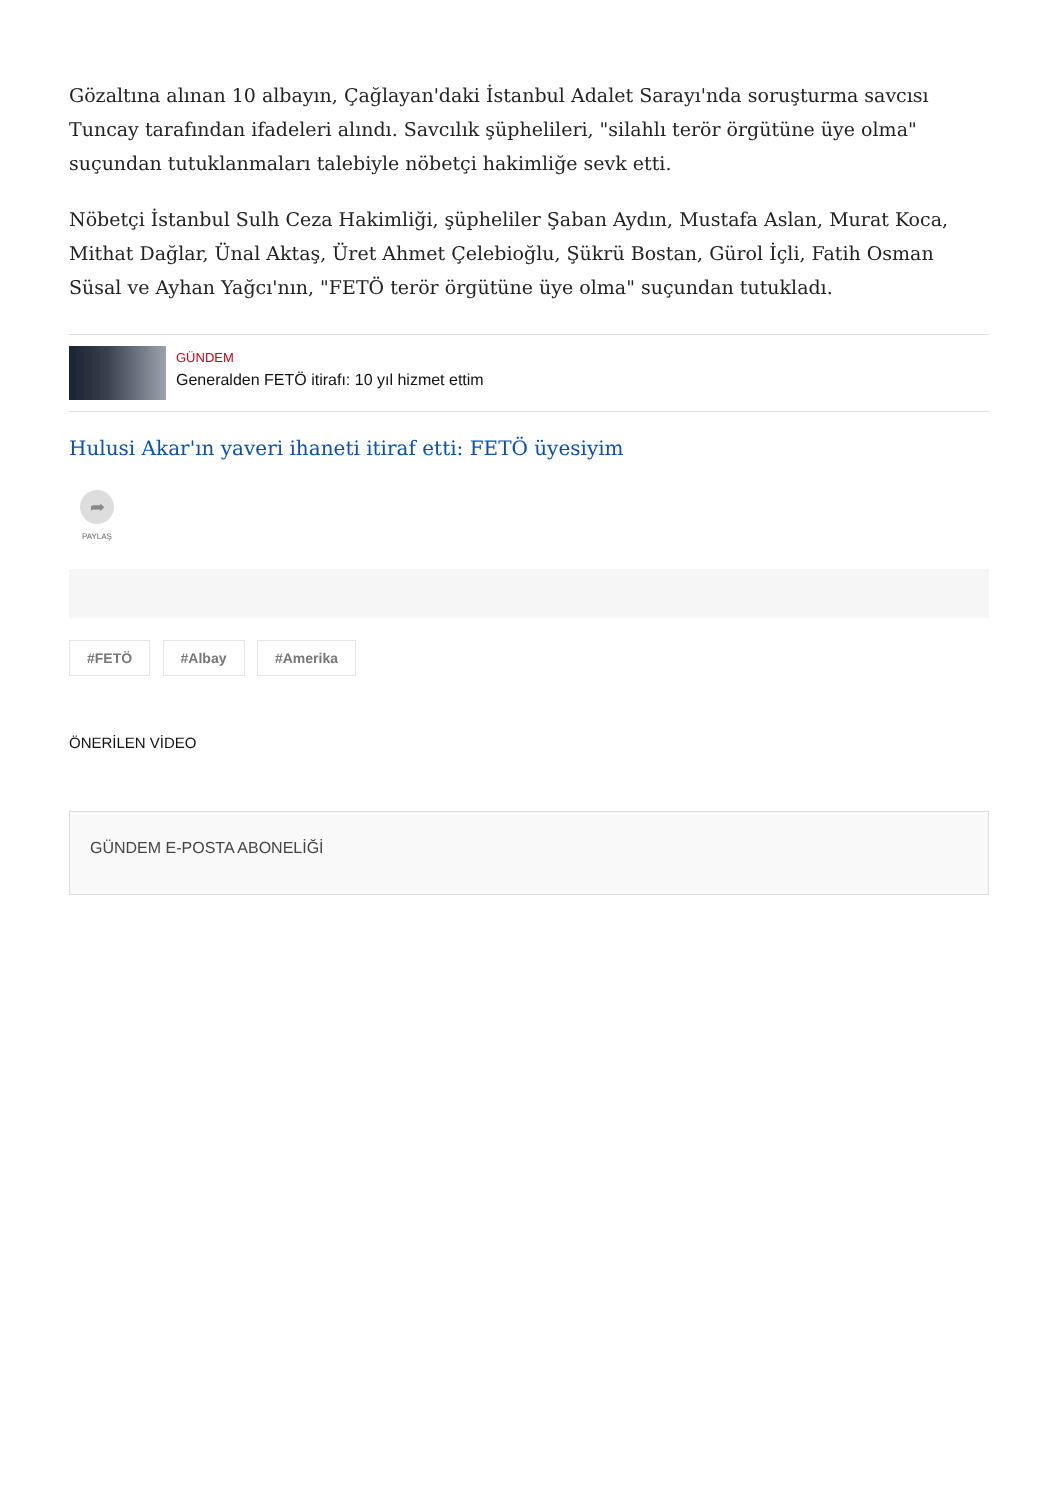Gözaltına alınan 10 albayın, Çağlayan'daki İstanbul Adalet Sarayı'nda soruşturma savcısı Tuncay tarafından ifadeleri alındı. Savcılık şüphelileri, "silahlı terör örgütüne üye olma" suçundan tutuklanmaları talebiyle nöbetçi hakimliğe sevk etti.
Nöbetçi İstanbul Sulh Ceza Hakimliği, şüpheliler Şaban Aydın, Mustafa Aslan, Murat Koca, Mithat Dağlar, Ünal Aktaş, Üret Ahmet Çelebioğlu, Şükrü Bostan, Gürol İçli, Fatih Osman Süsal ve Ayhan Yağcı'nın, "FETÖ terör örgütüne üye olma" suçundan tutukladı.
GÜNDEM
Generalden FETÖ itirafı: 10 yıl hizmet ettim
Hulusi Akar'ın yaveri ihaneti itiraf etti: FETÖ üyesiyim
➦
PAYLAŞ
#FETÖ #Albay #Amerika
ÖNERİLEN VİDEO
GÜNDEM E-POSTA ABONELİĞİ